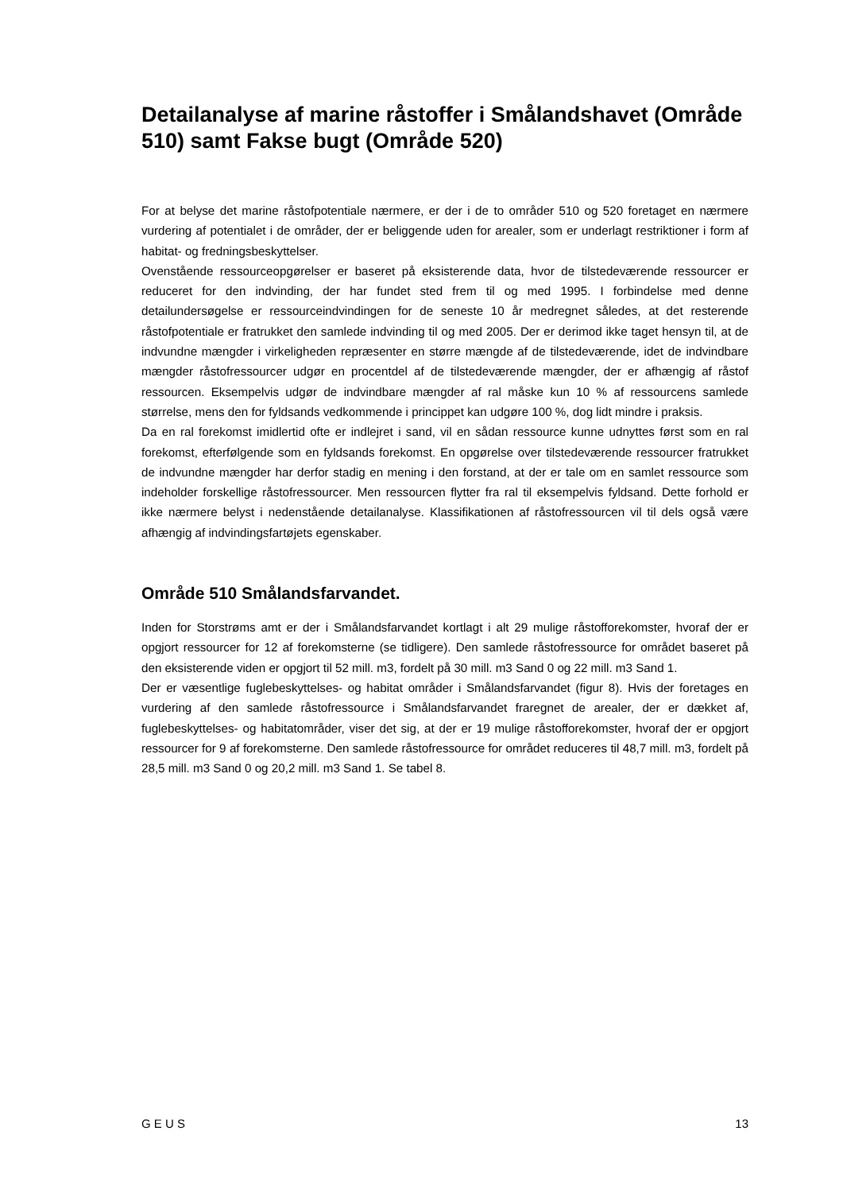Detailanalyse af marine råstoffer i Smålandshavet (Område 510) samt Fakse bugt (Område 520)
For at belyse det marine råstofpotentiale nærmere, er der i de to områder 510 og 520 foretaget en nærmere vurdering af potentialet i de områder, der er beliggende uden for arealer, som er underlagt restriktioner i form af habitat- og fredningsbeskyttelser.
Ovenstående ressourceopgørelser er baseret på eksisterende data, hvor de tilstedeværende ressourcer er reduceret for den indvinding, der har fundet sted frem til og med 1995. I forbindelse med denne detailundersøgelse er ressourceindvindingen for de seneste 10 år medregnet således, at det resterende råstofpotentiale er fratrukket den samlede indvinding til og med 2005. Der er derimod ikke taget hensyn til, at de indvundne mængder i virkeligheden repræsenter en større mængde af de tilstedeværende, idet de indvindbare mængder råstofressourcer udgør en procentdel af de tilstedeværende mængder, der er afhængig af råstof ressourcen. Eksempelvis udgør de indvindbare mængder af ral måske kun 10 % af ressourcens samlede størrelse, mens den for fyldsands vedkommende i princippet kan udgøre 100 %, dog lidt mindre i praksis.
Da en ral forekomst imidlertid ofte er indlejret i sand, vil en sådan ressource kunne udnyttes først som en ral forekomst, efterfølgende som en fyldsands forekomst. En opgørelse over tilstedeværende ressourcer fratrukket de indvundne mængder har derfor stadig en mening i den forstand, at der er tale om en samlet ressource som indeholder forskellige råstofressourcer. Men ressourcen flytter fra ral til eksempelvis fyldsand. Dette forhold er ikke nærmere belyst i nedenstående detailanalyse. Klassifikationen af råstofressourcen vil til dels også være afhængig af indvindingsfartøjets egenskaber.
Område 510 Smålandsfarvandet.
Inden for Storstrøms amt er der i Smålandsfarvandet kortlagt i alt 29 mulige råstofforekomster, hvoraf der er opgjort ressourcer for 12 af forekomsterne (se tidligere). Den samlede råstofressource for området baseret på den eksisterende viden er opgjort til 52 mill. m3, fordelt på 30 mill. m3 Sand 0 og 22 mill. m3 Sand 1.
Der er væsentlige fuglebeskyttelses- og habitat områder i Smålandsfarvandet (figur 8). Hvis der foretages en vurdering af den samlede råstofressource i Smålandsfarvandet fraregnet de arealer, der er dækket af, fuglebeskyttelses- og habitatområder, viser det sig, at der er 19 mulige råstofforekomster, hvoraf der er opgjort ressourcer for 9 af forekomsterne. Den samlede råstofressource for området reduceres til 48,7 mill. m3, fordelt på 28,5 mill. m3 Sand 0 og 20,2 mill. m3 Sand 1. Se tabel 8.
G E U S 13